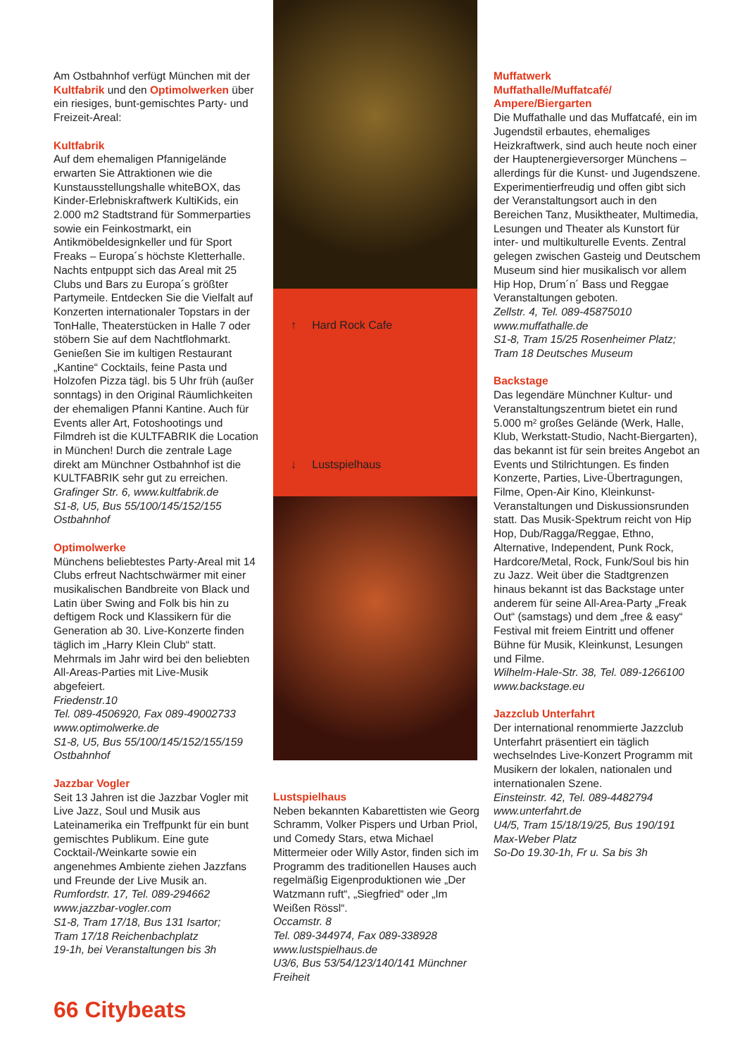Am Ostbahnhof verfügt München mit der Kultfabrik und den Optimolwerken über ein riesiges, bunt-gemischtes Party- und Freizeit-Areal:
Kultfabrik
Auf dem ehemaligen Pfannigelände erwarten Sie Attraktionen wie die Kunstausstellungshalle whiteBOX, das Kinder-Erlebniskraftwerk KultiKids, ein 2.000 m2 Stadtstrand für Sommerparties sowie ein Feinkostmarkt, ein Antikmöbeldesignkeller und für Sport Freaks – Europa´s höchste Kletterhalle. Nachts entpuppt sich das Areal mit 25 Clubs und Bars zu Europa´s größter Partymeile. Entdecken Sie die Vielfalt auf Konzerten internationaler Topstars in der TonHalle, Theaterstücken in Halle 7 oder stöbern Sie auf dem Nachtflohmarkt. Genießen Sie im kultigen Restaurant „Kantine“ Cocktails, feine Pasta und Holzofen Pizza tägl. bis 5 Uhr früh (außer sonntags) in den Original Räumlichkeiten der ehemaligen Pfanni Kantine. Auch für Events aller Art, Fotoshootings und Filmdreh ist die KULTFABRIK die Location in München! Durch die zentrale Lage direkt am Münchner Ostbahnhof ist die KULTFABRIK sehr gut zu erreichen.
Grafinger Str. 6, www.kultfabrik.de
S1-8, U5, Bus 55/100/145/152/155 Ostbahnhof
Optimolwerke
Münchens beliebtestes Party-Areal mit 14 Clubs erfreut Nachtschwärmer mit einer musikalischen Bandbreite von Black und Latin über Swing and Folk bis hin zu deftigem Rock und Klassikern für die Generation ab 30. Live-Konzerte finden täglich im „Harry Klein Club“ statt. Mehrmals im Jahr wird bei den beliebten All-Areas-Parties mit Live-Musik abgefeiert.
Friedenstr.10
Tel. 089-4506920, Fax 089-49002733
www.optimolwerke.de
S1-8, U5, Bus 55/100/145/152/155/159 Ostbahnhof
Jazzbar Vogler
Seit 13 Jahren ist die Jazzbar Vogler mit Live Jazz, Soul und Musik aus Lateinamerika ein Treffpunkt für ein bunt gemischtes Publikum. Eine gute Cocktail-/Weinkarte sowie ein angenehmes Ambiente ziehen Jazzfans und Freunde der Live Musik an.
Rumfordstr. 17, Tel. 089-294662
www.jazzbar-vogler.com
S1-8, Tram 17/18, Bus 131 Isartor;
Tram 17/18 Reichenbachplatz
19-1h, bei Veranstaltungen bis 3h
↑ Hard Rock Cafe
↓ Lustspielhaus
Lustspielhaus
Neben bekannten Kabarettisten wie Georg Schramm, Volker Pispers und Urban Priol, und Comedy Stars, etwa Michael Mittermeier oder Willy Astor, finden sich im Programm des traditionellen Hauses auch regelmäßig Eigenproduktionen wie „Der Watzmann ruft“, „Siegfried“ oder „Im Weißen Rössl“.
Occamstr. 8
Tel. 089-344974, Fax 089-338928
www.lustspielhaus.de
U3/6, Bus 53/54/123/140/141 Münchner Freiheit
Muffatwerk
Muffathalle/Muffatcafé/
Ampere/Biergarten
Die Muffathalle und das Muffatcafé, ein im Jugendstil erbautes, ehemaliges Heizkraftwerk, sind auch heute noch einer der Hauptenergieversorger Münchens – allerdings für die Kunst- und Jugendszene. Experimentierfreudig und offen gibt sich der Veranstaltungsort auch in den Bereichen Tanz, Musiktheater, Multimedia, Lesungen und Theater als Kunstort für inter- und multikulturelle Events. Zentral gelegen zwischen Gasteig und Deutschem Museum sind hier musikalisch vor allem Hip Hop, Drum´n´ Bass und Reggae Veranstaltungen geboten.
Zellstr. 4, Tel. 089-45875010
www.muffathalle.de
S1-8, Tram 15/25 Rosenheimer Platz;
Tram 18 Deutsches Museum
Backstage
Das legendäre Münchner Kultur- und Veranstaltungszentrum bietet ein rund 5.000 m² großes Gelände (Werk, Halle, Klub, Werkstatt-Studio, Nacht-Biergarten), das bekannt ist für sein breites Angebot an Events und Stilrichtungen. Es finden Konzerte, Parties, Live-Übertragungen, Filme, Open-Air Kino, Kleinkunst-Veranstaltungen und Diskussionsrunden statt. Das Musik-Spektrum reicht von Hip Hop, Dub/Ragga/Reggae, Ethno, Alternative, Independent, Punk Rock, Hardcore/Metal, Rock, Funk/Soul bis hin zu Jazz. Weit über die Stadtgrenzen hinaus bekannt ist das Backstage unter anderem für seine All-Area-Party „Freak Out“ (samstags) und dem „free & easy“ Festival mit freiem Eintritt und offener Bühne für Musik, Kleinkunst, Lesungen und Filme.
Wilhelm-Hale-Str. 38, Tel. 089-1266100
www.backstage.eu
Jazzclub Unterfahrt
Der international renommierte Jazzclub Unterfahrt präsentiert ein täglich wechselndes Live-Konzert Programm mit Musikern der lokalen, nationalen und internationalen Szene.
Einsteinstr. 42, Tel. 089-4482794
www.unterfahrt.de
U4/5, Tram 15/18/19/25, Bus 190/191
Max-Weber Platz
So-Do 19.30-1h, Fr u. Sa bis 3h
66 Citybeats